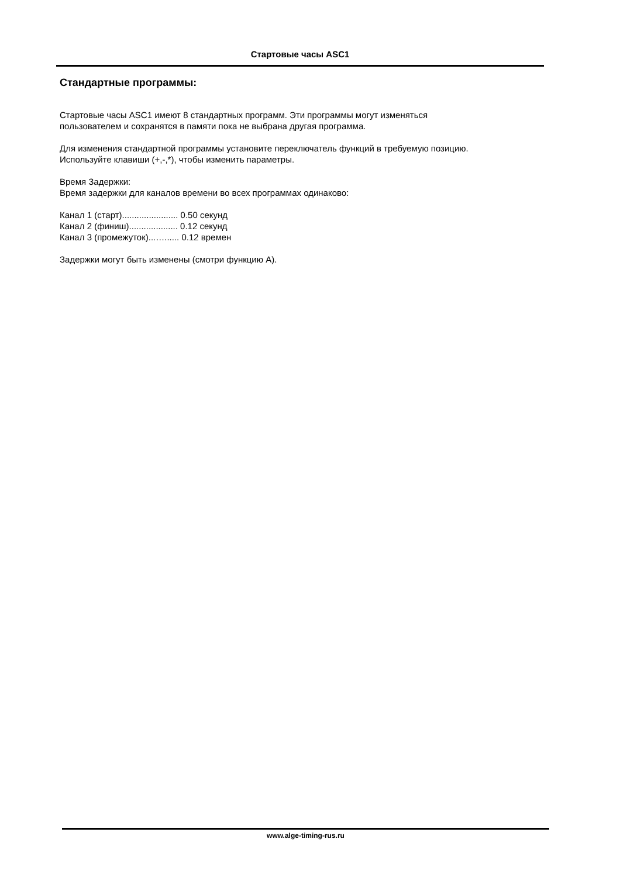Стартовые часы ASC1
Стандартные программы:
Стартовые часы ASC1 имеют 8 стандартных программ. Эти программы могут изменяться
пользователем и сохранятся в памяти пока не выбрана другая программа.
Для изменения стандартной программы установите переключатель функций в требуемую позицию.
Используйте клавиши (+,-,*), чтобы изменить параметры.
Время Задержки:
Время задержки для каналов времени во всех программах одинаково:
Канал 1 (старт)....................... 0.50 секунд
Канал 2 (финиш).................... 0.12 секунд
Канал 3 (промежуток)...…...... 0.12 времен
Задержки могут быть изменены (смотри функцию A).
www.alge-timing-rus.ru